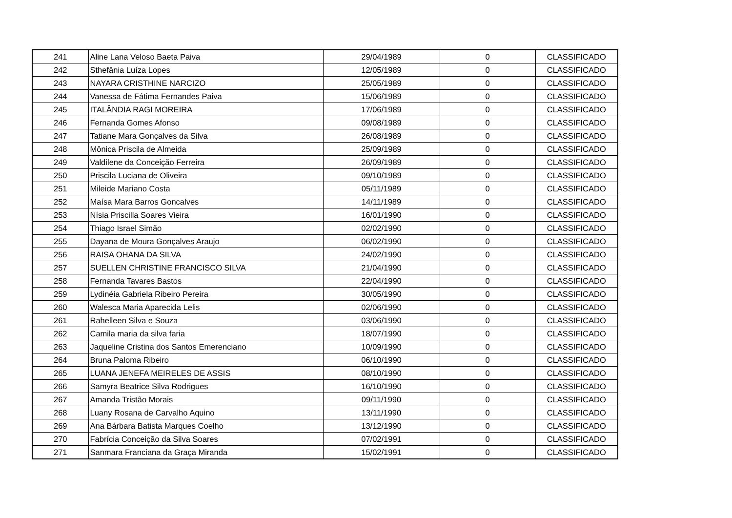| 241 | Aline Lana Veloso Baeta Paiva | 29/04/1989 | 0 | CLASSIFICADO |
| 242 | Sthefânia Luíza Lopes | 12/05/1989 | 0 | CLASSIFICADO |
| 243 | NAYARA CRISTHINE NARCIZO | 25/05/1989 | 0 | CLASSIFICADO |
| 244 | Vanessa de Fátima Fernandes Paiva | 15/06/1989 | 0 | CLASSIFICADO |
| 245 | ITALÂNDIA RAGI MOREIRA | 17/06/1989 | 0 | CLASSIFICADO |
| 246 | Fernanda Gomes Afonso | 09/08/1989 | 0 | CLASSIFICADO |
| 247 | Tatiane Mara Gonçalves da Silva | 26/08/1989 | 0 | CLASSIFICADO |
| 248 | Mônica Priscila de Almeida | 25/09/1989 | 0 | CLASSIFICADO |
| 249 | Valdilene da Conceição Ferreira | 26/09/1989 | 0 | CLASSIFICADO |
| 250 | Priscila Luciana de Oliveira | 09/10/1989 | 0 | CLASSIFICADO |
| 251 | Mileide Mariano Costa | 05/11/1989 | 0 | CLASSIFICADO |
| 252 | Maísa Mara Barros Goncalves | 14/11/1989 | 0 | CLASSIFICADO |
| 253 | Nísia Priscilla Soares Vieira | 16/01/1990 | 0 | CLASSIFICADO |
| 254 | Thiago Israel Simão | 02/02/1990 | 0 | CLASSIFICADO |
| 255 | Dayana de Moura Gonçalves Araujo | 06/02/1990 | 0 | CLASSIFICADO |
| 256 | RAISA OHANA DA SILVA | 24/02/1990 | 0 | CLASSIFICADO |
| 257 | SUELLEN CHRISTINE FRANCISCO SILVA | 21/04/1990 | 0 | CLASSIFICADO |
| 258 | Fernanda Tavares Bastos | 22/04/1990 | 0 | CLASSIFICADO |
| 259 | Lydinéia Gabriela Ribeiro Pereira | 30/05/1990 | 0 | CLASSIFICADO |
| 260 | Walesca Maria Aparecida Lelis | 02/06/1990 | 0 | CLASSIFICADO |
| 261 | Rahelleen Silva e Souza | 03/06/1990 | 0 | CLASSIFICADO |
| 262 | Camila maria da silva faria | 18/07/1990 | 0 | CLASSIFICADO |
| 263 | Jaqueline Cristina dos Santos Emerenciano | 10/09/1990 | 0 | CLASSIFICADO |
| 264 | Bruna Paloma Ribeiro | 06/10/1990 | 0 | CLASSIFICADO |
| 265 | LUANA JENEFA MEIRELES DE ASSIS | 08/10/1990 | 0 | CLASSIFICADO |
| 266 | Samyra Beatrice Silva Rodrigues | 16/10/1990 | 0 | CLASSIFICADO |
| 267 | Amanda Tristão Morais | 09/11/1990 | 0 | CLASSIFICADO |
| 268 | Luany Rosana de Carvalho Aquino | 13/11/1990 | 0 | CLASSIFICADO |
| 269 | Ana Bárbara Batista Marques Coelho | 13/12/1990 | 0 | CLASSIFICADO |
| 270 | Fabrícia Conceição da Silva Soares | 07/02/1991 | 0 | CLASSIFICADO |
| 271 | Sanmara Franciana da Graça Miranda | 15/02/1991 | 0 | CLASSIFICADO |